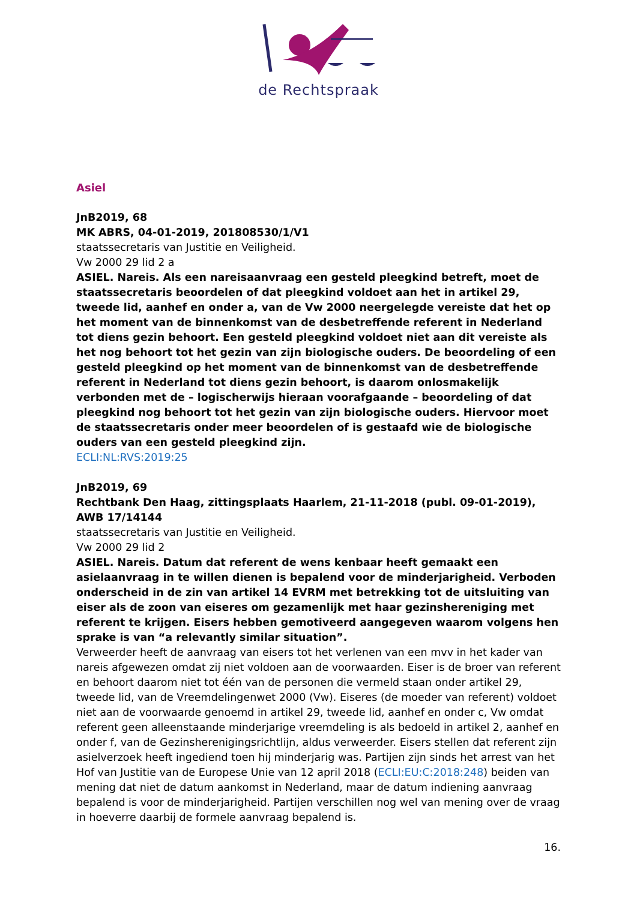de Rechtspraak
Asiel
JnB2019, 68
MK ABRS, 04-01-2019, 201808530/1/V1
staatssecretaris van Justitie en Veiligheid.
Vw 2000 29 lid 2 a
ASIEL. Nareis. Als een nareisaanvraag een gesteld pleegkind betreft, moet de staatssecretaris beoordelen of dat pleegkind voldoet aan het in artikel 29, tweede lid, aanhef en onder a, van de Vw 2000 neergelegde vereiste dat het op het moment van de binnenkomst van de desbetreffende referent in Nederland tot diens gezin behoort. Een gesteld pleegkind voldoet niet aan dit vereiste als het nog behoort tot het gezin van zijn biologische ouders. De beoordeling of een gesteld pleegkind op het moment van de binnenkomst van de desbetreffende referent in Nederland tot diens gezin behoort, is daarom onlosmakelijk verbonden met de – logischerwijs hieraan voorafgaande – beoordeling of dat pleegkind nog behoort tot het gezin van zijn biologische ouders. Hiervoor moet de staatssecretaris onder meer beoordelen of is gestaafd wie de biologische ouders van een gesteld pleegkind zijn.
ECLI:NL:RVS:2019:25
JnB2019, 69
Rechtbank Den Haag, zittingsplaats Haarlem, 21-11-2018 (publ. 09-01-2019), AWB 17/14144
staatssecretaris van Justitie en Veiligheid.
Vw 2000 29 lid 2
ASIEL. Nareis. Datum dat referent de wens kenbaar heeft gemaakt een asielaanvraag in te willen dienen is bepalend voor de minderjarigheid. Verboden onderscheid in de zin van artikel 14 EVRM met betrekking tot de uitsluiting van eiser als de zoon van eiseres om gezamenlijk met haar gezinshereniging met referent te krijgen. Eisers hebben gemotiveerd aangegeven waarom volgens hen sprake is van “a relevantly similar situation”.
Verweerder heeft de aanvraag van eisers tot het verlenen van een mvv in het kader van nareis afgewezen omdat zij niet voldoen aan de voorwaarden. Eiser is de broer van referent en behoort daarom niet tot één van de personen die vermeld staan onder artikel 29, tweede lid, van de Vreemdelingenwet 2000 (Vw). Eiseres (de moeder van referent) voldoet niet aan de voorwaarde genoemd in artikel 29, tweede lid, aanhef en onder c, Vw omdat referent geen alleenstaande minderjarige vreemdeling is als bedoeld in artikel 2, aanhef en onder f, van de Gezinsherenigingsrichtlijn, aldus verweerder. Eisers stellen dat referent zijn asielverzoek heeft ingediend toen hij minderjarig was. Partijen zijn sinds het arrest van het Hof van Justitie van de Europese Unie van 12 april 2018 (ECLI:EU:C:2018:248) beiden van mening dat niet de datum aankomst in Nederland, maar de datum indiening aanvraag bepalend is voor de minderjarigheid. Partijen verschillen nog wel van mening over de vraag in hoeverre daarbij de formele aanvraag bepalend is.
16.